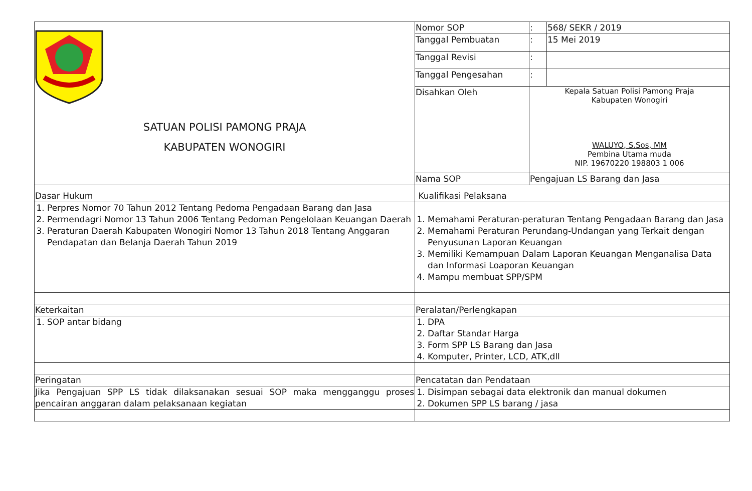| SATUAN POLISI PAMONG PRAJA KABUPATEN WONOGIRI | Nomor SOP | : | 568/ SEKR / 2019 |
| | Tanggal Pembuatan | : | 15 Mei 2019 |
| | Tanggal Revisi | : | |
| | Tanggal Pengesahan | : | |
| | Disahkan Oleh | Kepala Satuan Polisi Pamong Praja Kabupaten Wonogiri WALUYO, S.Sos, MM Pembina Utama muda NIP. 19670220 198803 1 006 | |
| | Nama SOP | Pengajuan LS Barang dan Jasa | |
| Dasar Hukum | Kualifikasi Pelaksana | | |
| 1. Perpres Nomor 70 Tahun 2012 Tentang Pedoma Pengadaan Barang dan Jasa 2. Permendagri Nomor 13 Tahun 2006 Tentang Pedoman Pengelolaan Keuangan Daerah 3. Peraturan Daerah Kabupaten Wonogiri Nomor 13 Tahun 2018 Tentang Anggaran Pendapatan dan Belanja Daerah Tahun 2019 | 1. Memahami Peraturan-peraturan Tentang Pengadaan Barang dan Jasa 2. Memahami Peraturan Perundang-Undangan yang Terkait dengan Penyusunan Laporan Keuangan 3. Memiliki Kemampuan Dalam Laporan Keuangan Menganalisa Data dan Informasi Loaporan Keuangan 4. Mampu membuat SPP/SPM | | |
| Keterkaitan | Peralatan/Perlengkapan | | |
| 1. SOP antar bidang | 1. DPA 2. Daftar Standar Harga 3. Form SPP LS Barang dan Jasa 4. Komputer, Printer, LCD, ATK,dll | | |
| Peringatan | Pencatatan dan Pendataan | | |
| Jika Pengajuan SPP LS tidak dilaksanakan sesuai SOP maka mengganggu proses pencairan anggaran dalam pelaksanaan kegiatan | 1. Disimpan sebagai data elektronik dan manual dokumen 2. Dokumen SPP LS barang / jasa | | |